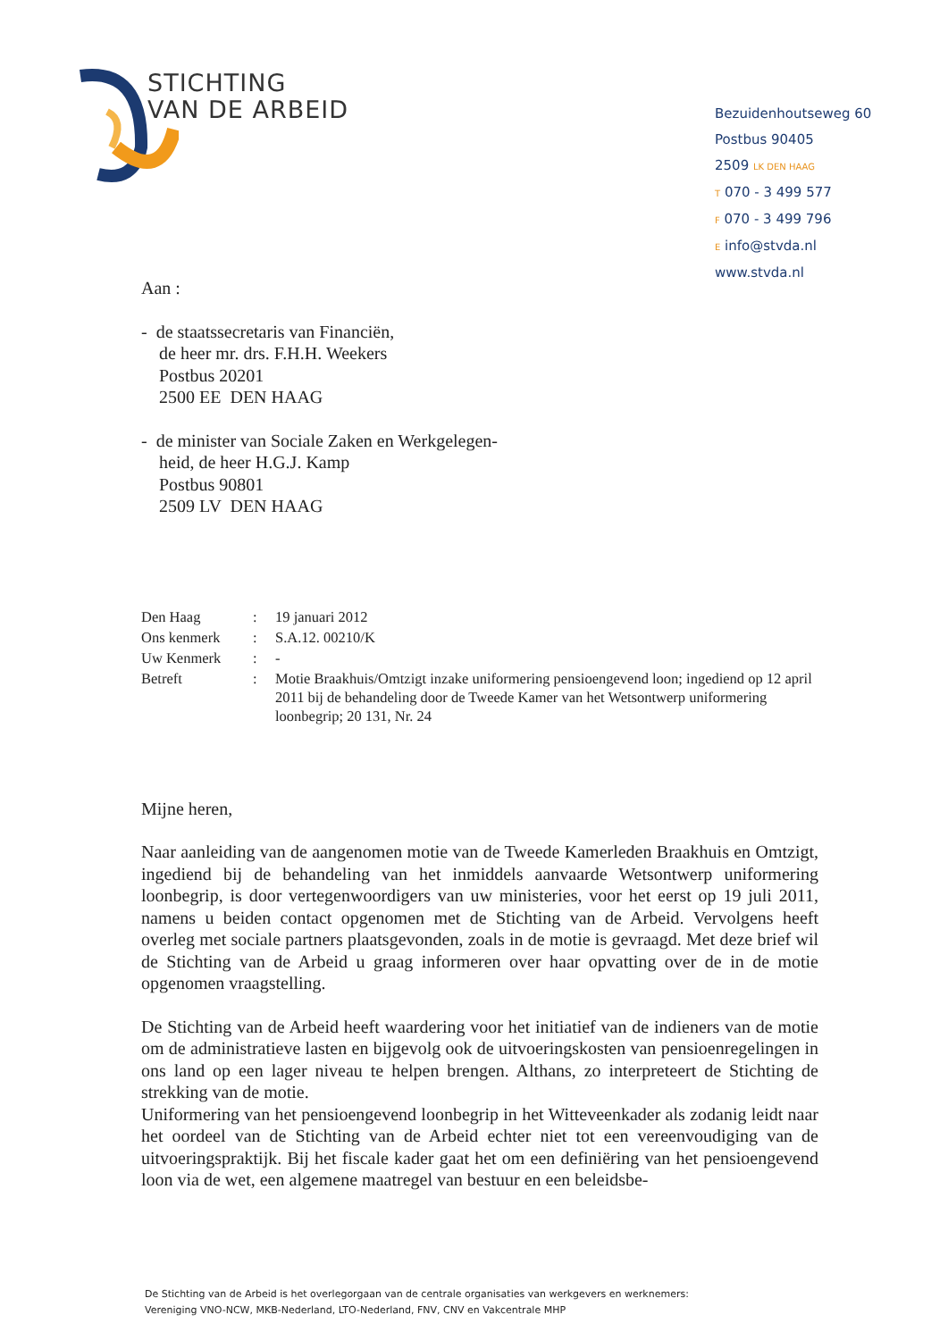STICHTING
VAN DE ARBEID
Bezuidenhoutseweg 60
Postbus 90405
2509 LK DEN HAAG
T 070 - 3 499 577
F 070 - 3 499 796
E info@stvda.nl
www.stvda.nl
Aan :
- de staatssecretaris van Financiën,
de heer mr. drs. F.H.H. Weekers
Postbus 20201
2500 EE DEN HAAG
- de minister van Sociale Zaken en Werkgelegen-
heid, de heer H.G.J. Kamp
Postbus 90801
2509 LV DEN HAAG
| Den Haag | : | 19 januari 2012 |
| Ons kenmerk | : | S.A.12. 00210/K |
| Uw Kenmerk | : | - |
| Betreft | : | Motie Braakhuis/Omtzigt inzake uniformering pensioengevend loon; ingediend op 12 april 2011 bij de behandeling door de Tweede Kamer van het Wetsontwerp uniformering loonbegrip; 20 131, Nr. 24 |
Mijne heren,
Naar aanleiding van de aangenomen motie van de Tweede Kamerleden Braakhuis en Omtzigt, ingediend bij de behandeling van het inmiddels aanvaarde Wetsontwerp uniformering loonbegrip, is door vertegenwoordigers van uw ministeries, voor het eerst op 19 juli 2011, namens u beiden contact opgenomen met de Stichting van de Arbeid. Vervolgens heeft overleg met sociale partners plaatsgevonden, zoals in de motie is gevraagd. Met deze brief wil de Stichting van de Arbeid u graag informeren over haar opvatting over de in de motie opgenomen vraagstelling.
De Stichting van de Arbeid heeft waardering voor het initiatief van de indieners van de motie om de administratieve lasten en bijgevolg ook de uitvoeringskosten van pensioenregelingen in ons land op een lager niveau te helpen brengen. Althans, zo interpreteert de Stichting de strekking van de motie.
Uniformering van het pensioengevend loonbegrip in het Witteveenkader als zodanig leidt naar het oordeel van de Stichting van de Arbeid echter niet tot een vereenvoudiging van de uitvoeringspraktijk. Bij het fiscale kader gaat het om een definiëring van het pensioengevend loon via de wet, een algemene maatregel van bestuur en een beleidsbe-
De Stichting van de Arbeid is het overlegorgaan van de centrale organisaties van werkgevers en werknemers:
Vereniging VNO-NCW, MKB-Nederland, LTO-Nederland, FNV, CNV en Vakcentrale MHP